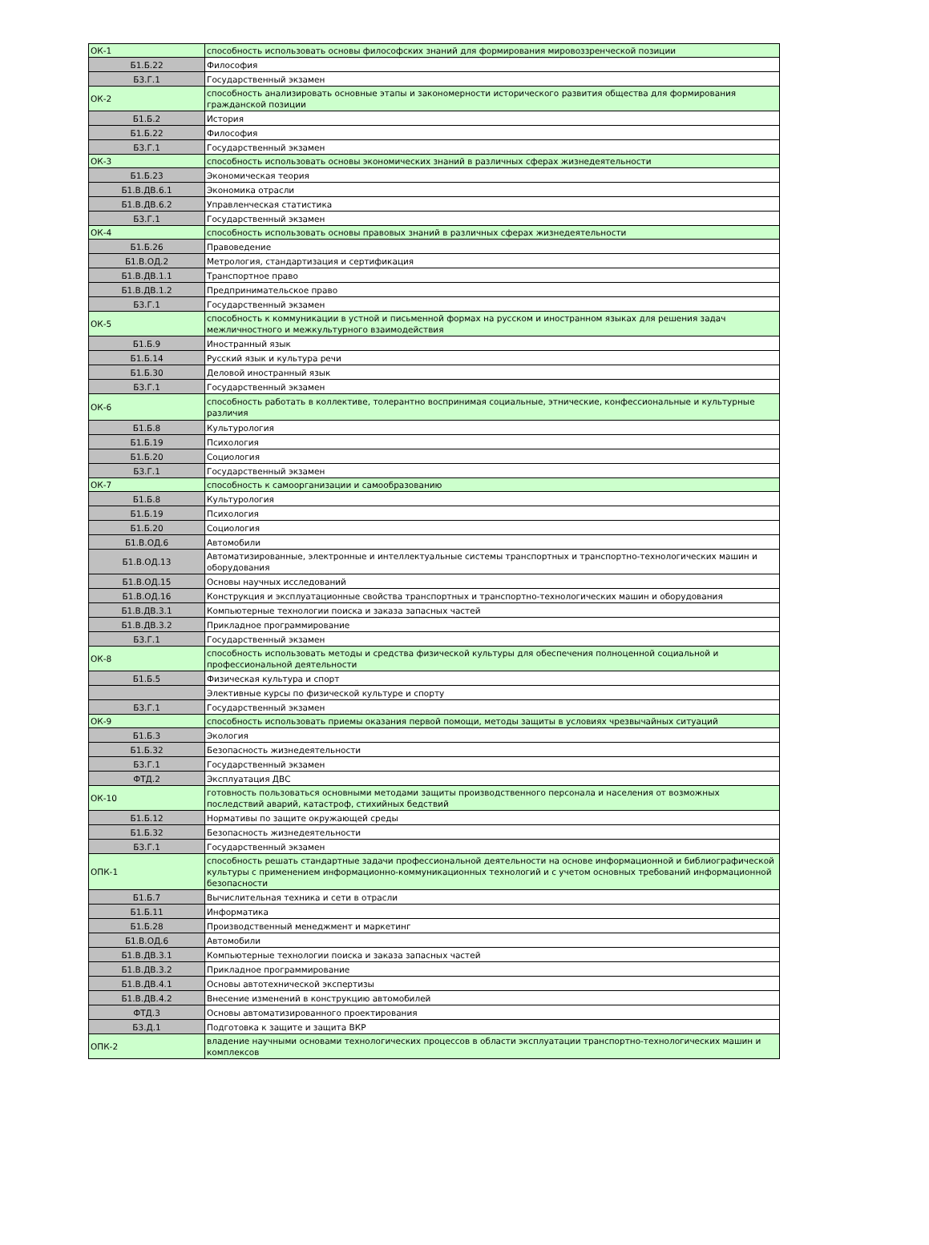| ОК-1 | способность использовать основы философских знаний для формирования мировоззренческой позиции |
| Б1.Б.22 | Философия |
| Б3.Г.1 | Государственный экзамен |
| ОК-2 | способность анализировать основные этапы и закономерности исторического развития общества для формирования гражданской позиции |
| Б1.Б.2 | История |
| Б1.Б.22 | Философия |
| Б3.Г.1 | Государственный экзамен |
| ОК-3 | способность использовать основы экономических знаний в различных сферах жизнедеятельности |
| Б1.Б.23 | Экономическая теория |
| Б1.В.ДВ.6.1 | Экономика отрасли |
| Б1.В.ДВ.6.2 | Управленческая статистика |
| Б3.Г.1 | Государственный экзамен |
| ОК-4 | способность использовать основы правовых знаний в различных сферах жизнедеятельности |
| Б1.Б.26 | Правоведение |
| Б1.В.ОД.2 | Метрология, стандартизация и сертификация |
| Б1.В.ДВ.1.1 | Транспортное право |
| Б1.В.ДВ.1.2 | Предпринимательское право |
| Б3.Г.1 | Государственный экзамен |
| ОК-5 | способность к коммуникации в устной и письменной формах на русском и иностранном языках для решения задач межличностного и межкультурного взаимодействия |
| Б1.Б.9 | Иностранный язык |
| Б1.Б.14 | Русский язык и культура речи |
| Б1.Б.30 | Деловой иностранный язык |
| Б3.Г.1 | Государственный экзамен |
| ОК-6 | способность работать в коллективе, толерантно воспринимая социальные, этнические, конфессиональные и культурные различия |
| Б1.Б.8 | Культурология |
| Б1.Б.19 | Психология |
| Б1.Б.20 | Социология |
| Б3.Г.1 | Государственный экзамен |
| ОК-7 | способность к самоорганизации и самообразованию |
| Б1.Б.8 | Культурология |
| Б1.Б.19 | Психология |
| Б1.Б.20 | Социология |
| Б1.В.ОД.6 | Автомобили |
| Б1.В.ОД.13 | Автоматизированные, электронные и интеллектуальные системы транспортных и транспортно-технологических машин и оборудования |
| Б1.В.ОД.15 | Основы научных исследований |
| Б1.В.ОД.16 | Конструкция и эксплуатационные свойства транспортных и транспортно-технологических машин и оборудования |
| Б1.В.ДВ.3.1 | Компьютерные технологии поиска и заказа запасных частей |
| Б1.В.ДВ.3.2 | Прикладное программирование |
| Б3.Г.1 | Государственный экзамен |
| ОК-8 | способность использовать методы и средства физической культуры для обеспечения полноценной социальной и профессиональной деятельности |
| Б1.Б.5 | Физическая культура и спорт |
| | Элективные курсы по физической культуре и спорту |
| Б3.Г.1 | Государственный экзамен |
| ОК-9 | способность использовать приемы оказания первой помощи, методы защиты в условиях чрезвычайных ситуаций |
| Б1.Б.3 | Экология |
| Б1.Б.32 | Безопасность жизнедеятельности |
| Б3.Г.1 | Государственный экзамен |
| ФТД.2 | Эксплуатация ДВС |
| ОК-10 | готовность пользоваться основными методами защиты производственного персонала и населения от возможных последствий аварий, катастроф, стихийных бедствий |
| Б1.Б.12 | Нормативы по защите окружающей среды |
| Б1.Б.32 | Безопасность жизнедеятельности |
| Б3.Г.1 | Государственный экзамен |
| ОПК-1 | способность решать стандартные задачи профессиональной деятельности на основе информационной и библиографической культуры с применением информационно-коммуникационных технологий и с учетом основных требований информационной безопасности |
| Б1.Б.7 | Вычислительная техника и сети в отрасли |
| Б1.Б.11 | Информатика |
| Б1.Б.28 | Производственный менеджмент и маркетинг |
| Б1.В.ОД.6 | Автомобили |
| Б1.В.ДВ.3.1 | Компьютерные технологии поиска и заказа запасных частей |
| Б1.В.ДВ.3.2 | Прикладное программирование |
| Б1.В.ДВ.4.1 | Основы автотехнической экспертизы |
| Б1.В.ДВ.4.2 | Внесение изменений в конструкцию автомобилей |
| ФТД.3 | Основы автоматизированного проектирования |
| Б3.Д.1 | Подготовка к защите и защита ВКР |
| ОПК-2 | владение научными основами технологических процессов в области эксплуатации транспортно-технологических машин и комплексов |